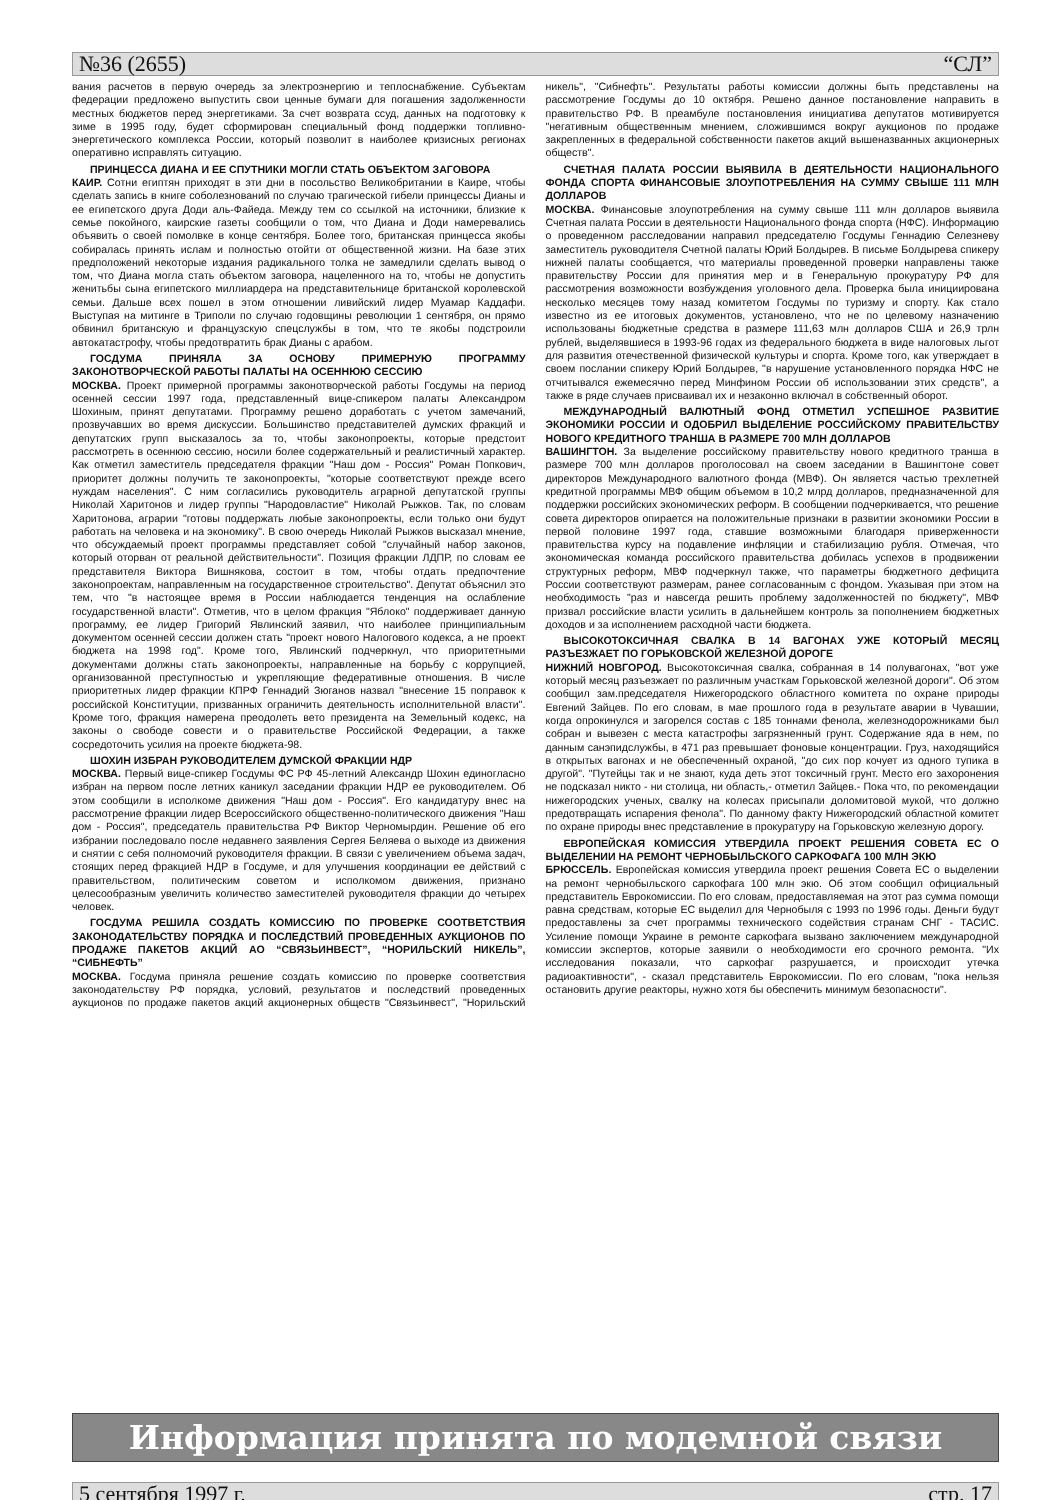№36 (2655) “СЛ”
вания расчетов в первую очередь за электроэнергию и теплоснабжение. Субъектам федерации предложено выпустить свои ценные бумаги для погашения задолженности местных бюджетов перед энергетиками. За счет возврата ссуд, данных на подготовку к зиме в 1995 году, будет сформирован специальный фонд поддержки топливно-энергетического комплекса России, который позволит в наиболее кризисных регионах оперативно исправлять ситуацию.
ПРИНЦЕССА ДИАНА И ЕЕ СПУТНИКИ МОГЛИ СТАТЬ ОБЪЕКТОМ ЗАГОВОРА
КАИР. Сотни египтян приходят в эти дни в посольство Великобритании в Каире, чтобы сделать запись в книге соболезнований по случаю трагической гибели принцессы Дианы и ее египетского друга Доди аль-Файеда. Между тем со ссылкой на источники, близкие к семье покойного, каирские газеты сообщили о том, что Диана и Доди намеревались объявить о своей помолвке в конце сентября. Более того, британская принцесса якобы собиралась принять ислам и полностью отойти от общественной жизни. На базе этих предположений некоторые издания радикального толка не замедлили сделать вывод о том, что Диана могла стать объектом заговора, нацеленного на то, чтобы не допустить женитьбы сына египетского миллиардера на представительнице британской королевской семьи. Дальше всех пошел в этом отношении ливийский лидер Муамар Каддафи. Выступая на митинге в Триполи по случаю годовщины революции 1 сентября, он прямо обвинил британскую и французскую спецслужбы в том, что те якобы подстроили автокатастрофу, чтобы предотвратить брак Дианы с арабом.
ГОСДУМА ПРИНЯЛА ЗА ОСНОВУ ПРИМЕРНУЮ ПРОГРАММУ ЗАКОНОТВОРЧЕСКОЙ РАБОТЫ ПАЛАТЫ НА ОСЕННЮЮ СЕССИЮ
МОСКВА. Проект примерной программы законотворческой работы Госдумы на период осенней сессии 1997 года, представленный вице-спикером палаты Александром Шохиным, принят депутатами. Программу решено доработать с учетом замечаний, прозвучавших во время дискуссии. Большинство представителей думских фракций и депутатских групп высказалось за то, чтобы законопроекты, которые предстоит рассмотреть в осеннюю сессию, носили более содержательный и реалистичный характер. Как отметил заместитель председателя фракции "Наш дом - Россия" Роман Попкович, приоритет должны получить те законопроекты, "которые соответствуют прежде всего нуждам населения". С ним согласились руководитель аграрной депутатской группы Николай Харитонов и лидер группы "Народовластие" Николай Рыжков. Так, по словам Харитонова, аграрии "готовы поддержать любые законопроекты, если только они будут работать на человека и на экономику". В свою очередь Николай Рыжков высказал мнение, что обсуждаемый проект программы представляет собой "случайный набор законов, который оторван от реальной действительности". Позиция фракции ЛДПР, по словам ее представителя Виктора Вишнякова, состоит в том, чтобы отдать предпочтение законопроектам, направленным на государственное строительство". Депутат объяснил это тем, что "в настоящее время в России наблюдается тенденция на ослабление государственной власти". Отметив, что в целом фракция "Яблоко" поддерживает данную программу, ее лидер Григорий Явлинский заявил, что наиболее принципиальным документом осенней сессии должен стать "проект нового Налогового кодекса, а не проект бюджета на 1998 год". Кроме того, Явлинский подчеркнул, что приоритетными документами должны стать законопроекты, направленные на борьбу с коррупцией, организованной преступностью и укрепляющие федеративные отношения. В числе приоритетных лидер фракции КПРФ Геннадий Зюганов назвал "внесение 15 поправок к российской Конституции, призванных ограничить деятельность исполнительной власти". Кроме того, фракция намерена преодолеть вето президента на Земельный кодекс, на законы о свободе совести и о правительстве Российской Федерации, а также сосредоточить усилия на проекте бюджета-98.
ШОХИН ИЗБРАН РУКОВОДИТЕЛЕМ ДУМСКОЙ ФРАКЦИИ НДР
МОСКВА. Первый вице-спикер Госдумы ФС РФ 45-летний Александр Шохин единогласно избран на первом после летних каникул заседании фракции НДР ее руководителем. Об этом сообщили в исполкоме движения "Наш дом - Россия". Его кандидатуру внес на рассмотрение фракции лидер Всероссийского общественно-политического движения "Наш дом - Россия", председатель правительства РФ Виктор Черномырдин. Решение об его избрании последовало после недавнего заявления Сергея Беляева о выходе из движения и снятии с себя полномочий руководителя фракции. В связи с увеличением объема задач, стоящих перед фракцией НДР в Госдуме, и для улучшения координации ее действий с правительством, политическим советом и исполкомом движения, признано целесообразным увеличить количество заместителей руководителя фракции до четырех человек.
ГОСДУМА РЕШИЛА СОЗДАТЬ КОМИССИЮ ПО ПРОВЕРКЕ СООТВЕТСТВИЯ ЗАКОНОДАТЕЛЬСТВУ ПОРЯДКА И ПОСЛЕДСТВИЙ ПРОВЕДЕННЫХ АУКЦИОНОВ ПО ПРОДАЖЕ ПАКЕТОВ АКЦИЙ АО “СВЯЗЬИНВЕСТ”, “НОРИЛЬСКИЙ НИКЕЛЬ”, “СИБНЕФТЬ”
МОСКВА. Госдума приняла решение создать комиссию по проверке соответствия законодательству РФ порядка, условий, результатов и последствий проведенных аукционов по продаже пакетов акций акционерных обществ "Связьинвест", "Норильский никель", "Сибнефть". Результаты работы комиссии должны быть представлены на рассмотрение Госдумы до 10 октября. Решено данное постановление направить в правительство РФ. В преамбуле постановления инициатива депутатов мотивируется "негативным общественным мнением, сложившимся вокруг аукционов по продаже закрепленных в федеральной собственности пакетов акций вышеназванных акционерных обществ".
СЧЕТНАЯ ПАЛАТА РОССИИ ВЫЯВИЛА В ДЕЯТЕЛЬНОСТИ НАЦИОНАЛЬНОГО ФОНДА СПОРТА ФИНАНСОВЫЕ ЗЛОУПОТРЕБЛЕНИЯ НА СУММУ СВЫШЕ 111 МЛН ДОЛЛАРОВ
МОСКВА. Финансовые злоупотребления на сумму свыше 111 млн долларов выявила Счетная палата России в деятельности Национального фонда спорта (НФС). Информацию о проведенном расследовании направил председателю Госдумы Геннадию Селезневу заместитель руководителя Счетной палаты Юрий Болдырев. В письме Болдырева спикеру нижней палаты сообщается, что материалы проведенной проверки направлены также правительству России для принятия мер и в Генеральную прокуратуру РФ для рассмотрения возможности возбуждения уголовного дела. Проверка была инициирована несколько месяцев тому назад комитетом Госдумы по туризму и спорту. Как стало известно из ее итоговых документов, установлено, что не по целевому назначению использованы бюджетные средства в размере 111,63 млн долларов США и 26,9 трлн рублей, выделявшиеся в 1993-96 годах из федерального бюджета в виде налоговых льгот для развития отечественной физической культуры и спорта. Кроме того, как утверждает в своем послании спикеру Юрий Болдырев, "в нарушение установленного порядка НФС не отчитывался ежемесячно перед Минфином России об использовании этих средств", а также в ряде случаев присваивал их и незаконно включал в собственный оборот.
МЕЖДУНАРОДНЫЙ ВАЛЮТНЫЙ ФОНД ОТМЕТИЛ УСПЕШНОЕ РАЗВИТИЕ ЭКОНОМИКИ РОССИИ И ОДОБРИЛ ВЫДЕЛЕНИЕ РОССИЙСКОМУ ПРАВИТЕЛЬСТВУ НОВОГО КРЕДИТНОГО ТРАНША В РАЗМЕРЕ 700 МЛН ДОЛЛАРОВ
ВАШИНГТОН. За выделение российскому правительству нового кредитного транша в размере 700 млн долларов проголосовал на своем заседании в Вашингтоне совет директоров Международного валютного фонда (МВФ). Он является частью трехлетней кредитной программы МВФ общим объемом в 10,2 млрд долларов, предназначенной для поддержки российских экономических реформ. В сообщении подчеркивается, что решение совета директоров опирается на положительные признаки в развитии экономики России в первой половине 1997 года, ставшие возможными благодаря приверженности правительства курсу на подавление инфляции и стабилизацию рубля. Отмечая, что экономическая команда российского правительства добилась успехов в продвижении структурных реформ, МВФ подчеркнул также, что параметры бюджетного дефицита России соответствуют размерам, ранее согласованным с фондом. Указывая при этом на необходимость "раз и навсегда решить проблему задолженностей по бюджету", МВФ призвал российские власти усилить в дальнейшем контроль за пополнением бюджетных доходов и за исполнением расходной части бюджета.
ВЫСОКОТОКСИЧНАЯ СВАЛКА В 14 ВАГОНАХ УЖЕ КОТОРЫЙ МЕСЯЦ РАЗЪЕЗЖАЕТ ПО ГОРЬКОВСКОЙ ЖЕЛЕЗНОЙ ДОРОГЕ
НИЖНИЙ НОВГОРОД. Высокотоксичная свалка, собранная в 14 полувагонах, "вот уже который месяц разъезжает по различным участкам Горьковской железной дороги". Об этом сообщил зам.председателя Нижегородского областного комитета по охране природы Евгений Зайцев. По его словам, в мае прошлого года в результате аварии в Чувашии, когда опрокинулся и загорелся состав с 185 тоннами фенола, железнодорожниками был собран и вывезен с места катастрофы загрязненный грунт. Содержание яда в нем, по данным санэпидслужбы, в 471 раз превышает фоновые концентрации. Груз, находящийся в открытых вагонах и не обеспеченный охраной, "до сих пор кочует из одного тупика в другой". "Путейцы так и не знают, куда деть этот токсичный грунт. Место его захоронения не подсказал никто - ни столица, ни область,- отметил Зайцев.- Пока что, по рекомендации нижегородских ученых, свалку на колесах присыпали доломитовой мукой, что должно предотвращать испарения фенола". По данному факту Нижегородский областной комитет по охране природы внес представление в прокуратуру на Горьковскую железную дорогу.
ЕВРОПЕЙСКАЯ КОМИССИЯ УТВЕРДИЛА ПРОЕКТ РЕШЕНИЯ СОВЕТА ЕС О ВЫДЕЛЕНИИ НА РЕМОНТ ЧЕРНОБЫЛЬСКОГО САРКОФАГА 100 МЛН ЭКЮ
БРЮССЕЛЬ. Европейская комиссия утвердила проект решения Совета ЕС о выделении на ремонт чернобыльского саркофага 100 млн экю. Об этом сообщил официальный представитель Еврокомиссии. По его словам, предоставляемая на этот раз сумма помощи равна средствам, которые ЕС выделил для Чернобыля с 1993 по 1996 годы. Деньги будут предоставлены за счет программы технического содействия странам СНГ - ТАСИС. Усиление помощи Украине в ремонте саркофага вызвано заключением международной комиссии экспертов, которые заявили о необходимости его срочного ремонта. "Их исследования показали, что саркофаг разрушается, и происходит утечка радиоактивности", - сказал представитель Еврокомиссии. По его словам, "пока нельзя остановить другие реакторы, нужно хотя бы обеспечить минимум безопасности".
Информация принята по модемной связи
5 сентября 1997 г. стр. 17